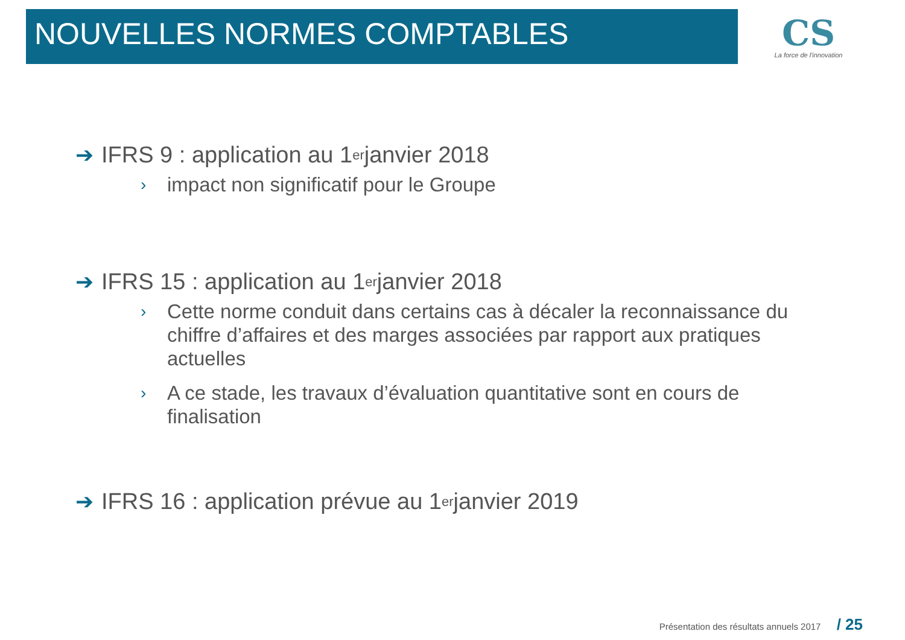NOUVELLES NORMES COMPTABLES
CS
La force de l'innovation
➔ IFRS 9 : application au 1<sup>er</sup> janvier 2018
› impact non significatif pour le Groupe
➔ IFRS 15 : application au 1<sup>er</sup> janvier 2018
› Cette norme conduit dans certains cas à décaler la reconnaissance du chiffre d’affaires et des marges associées par rapport aux pratiques actuelles
› A ce stade, les travaux d’évaluation quantitative sont en cours de finalisation
➔ IFRS 16 : application prévue au 1<sup>er</sup> janvier 2019
Présentation des résultats annuels 2017 / 25